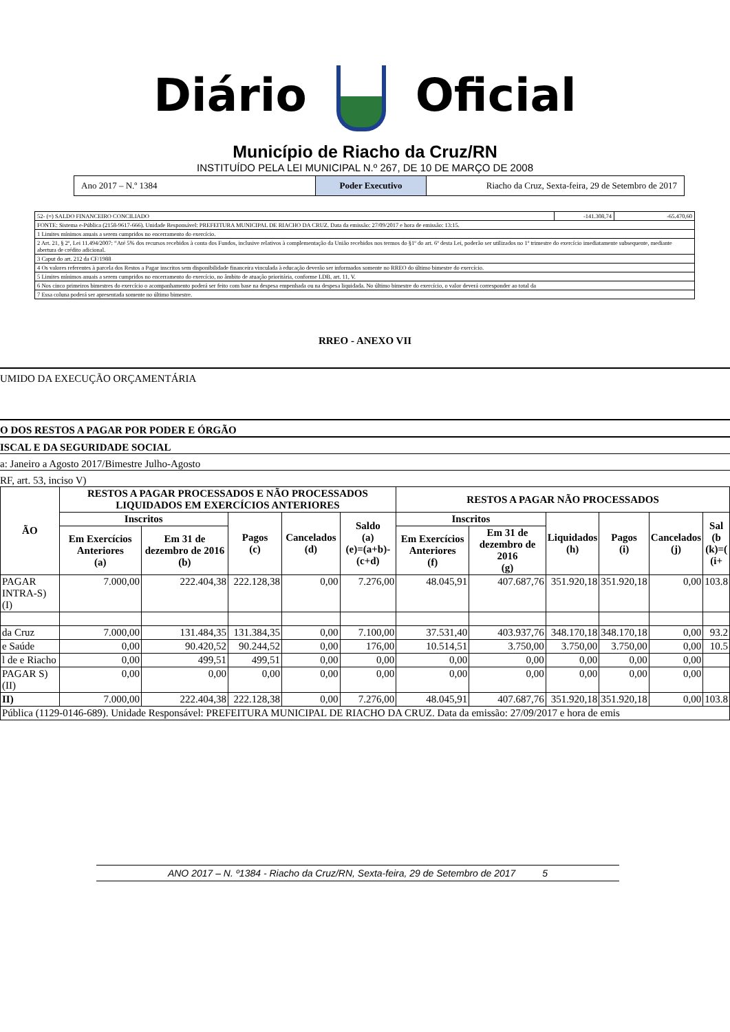Diário Oficial
Município de Riacho da Cruz/RN
INSTITUÍDO PELA LEI MUNICIPAL N.º 267, DE 10 DE MARÇO DE 2008
Ano 2017 – N.º 1384 Poder Executivo Riacho da Cruz, Sexta-feira, 29 de Setembro de 2017
| 52- (=) SALDO FINANCEIRO CONCILIADO | -141.308,74 | -65.470,60 |
| FONTE: Sistema e-Pública (2158-9617-666). Unidade Responsável: PREFEITURA MUNICIPAL DE RIACHO DA CRUZ. Data da emissão: 27/09/2017 e hora de emissão: 13:15. | | |
| 1 Limites mínimos anuais a serem cumpridos no encerramento do exercício. | | |
| 2 Art. 21, § 2º, Lei 11.494/2007: “Até 5% dos recursos recebidos à conta dos Fundos, inclusive relativos à complementação da União recebidos nos termos do §1º do art. 6º desta Lei, poderão ser utilizados no 1º trimestre do exercício imediatamente subsequente, mediante abertura de crédito adicional. | | |
| 3 Caput do art. 212 da CF/1988 | | |
| 4 Os valores referentes à parcela dos Restos a Pagar inscritos sem disponibilidade financeira vinculada à educação deverão ser informados somente no RREO do último bimestre do exercício. | | |
| 5 Limites mínimos anuais a serem cumpridos no encerramento do exercício, no âmbito de atuação prioritária, conforme LDB, art. 11, V. | | |
| 6 Nos cinco primeiros bimestres do exercício o acompanhamento poderá ser feito com base na despesa empenhada ou na despesa liquidada. No último bimestre do exercício, o valor deverá corresponder ao total da | | |
| 7 Essa coluna poderá ser apresentada somente no último bimestre. | | |
RREO - ANEXO VII
UMIDO DA EXECUÇÃO ORÇAMENTÁRIA
O DOS RESTOS A PAGAR POR PODER E ÓRGÃO
ISCAL E DA SEGURIDADE SOCIAL
a: Janeiro a Agosto 2017/Bimestre Julho-Agosto
RF, art. 53, inciso V)
| ÃO | RESTOS A PAGAR PROCESSADOS E NÃO PROCESSADOS LIQUIDADOS EM EXERCÍCIOS ANTERIORES | | | | | RESTOS A PAGAR NÃO PROCESSADOS | | | | | |
| --- | --- | --- | --- | --- | --- | --- | --- | --- | --- | --- | --- |
| | Inscritos | | Pagos (c) | Cancelados (d) | Saldo (a) (e)=(a+b)-(c+d) | Inscritos | | Liquidados (h) | Pagos (i) | Cancelados (j) | Sal (b (k)=( (i+ |
| | Em Exercícios Anteriores (a) | Em 31 de dezembro de 2016 (b) | | | | Em Exercícios Anteriores (f) | Em 31 de dezembro de 2016 (g) | | | | |
| PAGAR INTRA-S) (I) | 7.000,00 | 222.404,38 | 222.128,38 | 0,00 | 7.276,00 | 48.045,91 | 407.687,76 | 351.920,18 | 351.920,18 | 0,00 | 103.8 |
| da Cruz | 7.000,00 | 131.484,35 | 131.384,35 | 0,00 | 7.100,00 | 37.531,40 | 403.937,76 | 348.170,18 | 348.170,18 | 0,00 | 93.2 |
| e Saúde | 0,00 | 90.420,52 | 90.244,52 | 0,00 | 176,00 | 10.514,51 | 3.750,00 | 3.750,00 | 3.750,00 | 0,00 | 10.5 |
| l de e Riacho | 0,00 | 499,51 | 499,51 | 0,00 | 0,00 | 0,00 | 0,00 | 0,00 | 0,00 | 0,00 | |
| PAGAR S) (II) | 0,00 | 0,00 | 0,00 | 0,00 | 0,00 | 0,00 | 0,00 | 0,00 | 0,00 | 0,00 | |
| II) | 7.000,00 | 222.404,38 | 222.128,38 | 0,00 | 7.276,00 | 48.045,91 | 407.687,76 | 351.920,18 | 351.920,18 | 0,00 | 103.8 |
| Pública (1129-0146-689). Unidade Responsável: PREFEITURA MUNICIPAL DE RIACHO DA CRUZ. Data da emissão: 27/09/2017 e hora de emis | | | | | | | | | | | |
ANO 2017 – N. º1384 - Riacho da Cruz/RN, Sexta-feira, 29 de Setembro de 2017 5